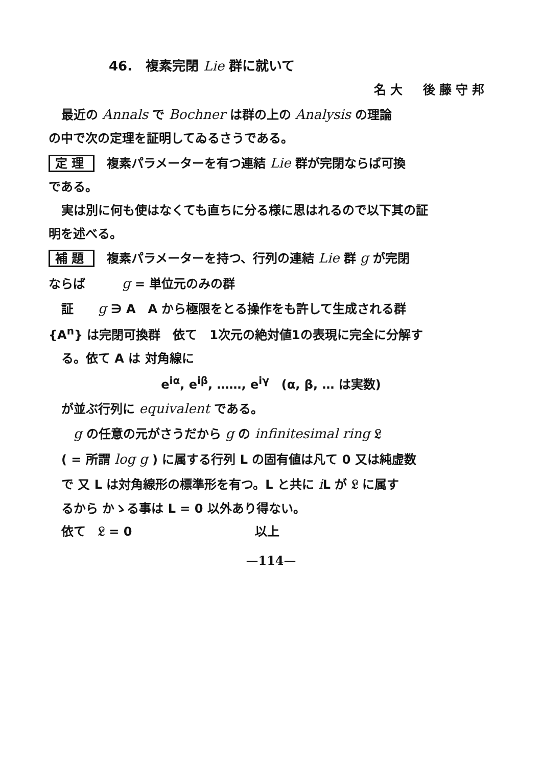46.　複素完閉 Lie 群に就いて
名大　後藤守邦
最近の Annals で Bochner は群の上の Analysis の理論
の中で次の定理を証明してゐるさうである。
定理　複素パラメーターを有つ連結 Lie 群が完閉ならば可換
である。
実は別に何も使はなくても直ちに分る様に思はれるので以下其の証
明を述べる。
補題　複素パラメーターを持つ、行列の連結 Lie 群 g が完閉
ならば　　　g = 単位元のみの群
証　　g ∋ A　A から極限をとる操作をも許して生成される群
{A<sup>n</sup>} は完閉可換群　依て　1次元の絶対値1の表現に完全に分解す
る。依て A は 対角線に
e<sup>iα</sup>, e<sup>iβ</sup>, ……, e<sup>iγ</sup>　(α, β, … は実数)
が並ぶ行列に equivalent である。
　g の任意の元がさうだから g の infinitesimal ring 𝔏
( = 所謂 log g ) に属する行列 L の固有値は凡て 0 又は純虚数
で 又 L は対角線形の標準形を有つ。L と共に i L が 𝔏 に属す
るから かゝる事は L = 0 以外あり得ない。
依て　𝔏 = 0　　　　　　　　　　以上
—114—